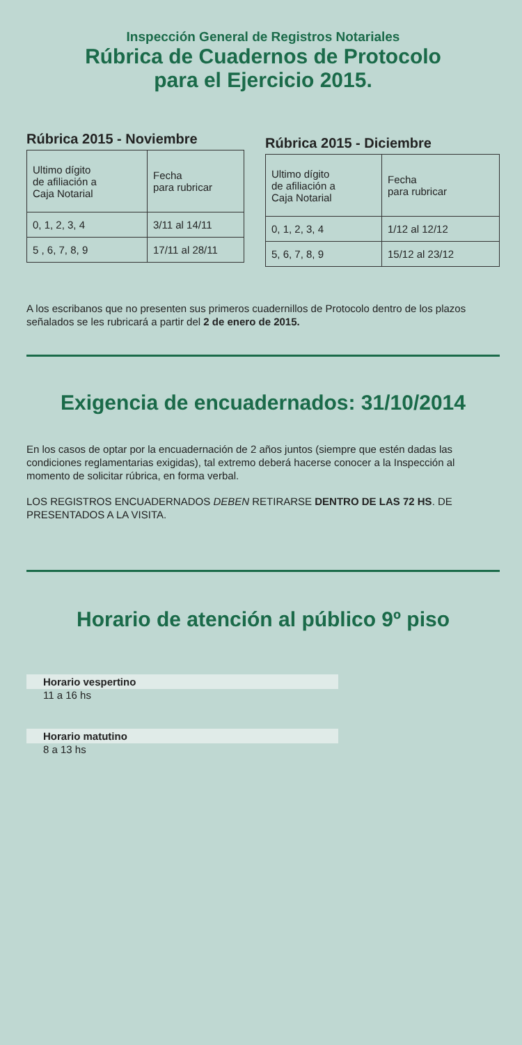Inspección General de Registros Notariales
Rúbrica de Cuadernos de Protocolo
para el Ejercicio 2015.
Rúbrica 2015 - Noviembre
| Ultimo dígito de afiliación a Caja Notarial | Fecha para rubricar |
| 0, 1, 2, 3, 4 | 3/11 al 14/11 |
| 5 , 6, 7, 8, 9 | 17/11 al 28/11 |
Rúbrica 2015 - Diciembre
| Ultimo dígito de afiliación a Caja Notarial | Fecha para rubricar |
| 0, 1, 2, 3, 4 | 1/12 al 12/12 |
| 5, 6, 7, 8, 9 | 15/12 al 23/12 |
A los escribanos que no presenten sus primeros cuadernillos de Protocolo dentro de los plazos señalados se les rubricará a partir del 2 de enero de 2015.
Exigencia de encuadernados: 31/10/2014
En los casos de optar por la encuadernación de 2 años juntos (siempre que estén dadas las condiciones reglamentarias exigidas), tal extremo deberá hacerse conocer a la Inspección al momento de solicitar rúbrica, en forma verbal.
LOS REGISTROS ENCUADERNADOS DEBEN RETIRARSE DENTRO DE LAS 72 HS. DE PRESENTADOS A LA VISITA.
Horario de atención al público 9º piso
Horario vespertino
11 a 16 hs
Horario matutino
8 a 13 hs